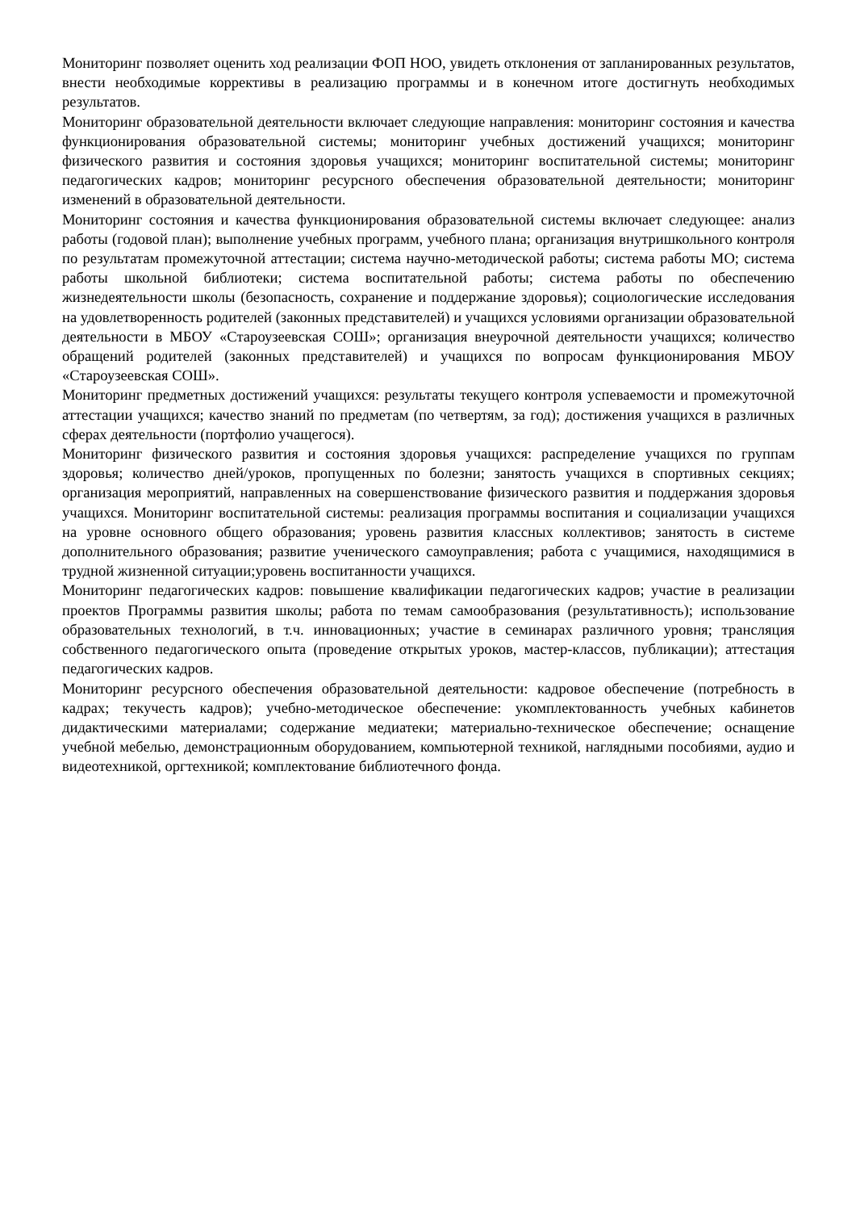Мониторинг позволяет оценить ход реализации ФОП НОО, увидеть отклонения от запланированных результатов, внести необходимые коррективы в реализацию программы и в конечном итоге достигнуть необходимых результатов.
Мониторинг образовательной деятельности включает следующие направления: мониторинг состояния и качества функционирования образовательной системы; мониторинг учебных достижений учащихся; мониторинг физического развития и состояния здоровья учащихся; мониторинг воспитательной системы; мониторинг педагогических кадров; мониторинг ресурсного обеспечения образовательной деятельности; мониторинг изменений в образовательной деятельности.
Мониторинг состояния и качества функционирования образовательной системы включает следующее: анализ работы (годовой план); выполнение учебных программ, учебного плана; организация внутришкольного контроля по результатам промежуточной аттестации; система научно-методической работы; система работы МО; система работы школьной библиотеки; система воспитательной работы; система работы по обеспечению жизнедеятельности школы (безопасность, сохранение и поддержание здоровья); социологические исследования на удовлетворенность родителей (законных представителей) и учащихся условиями организации образовательной деятельности в МБОУ «Староузеевская СОШ»; организация внеурочной деятельности учащихся; количество обращений родителей (законных представителей) и учащихся по вопросам функционирования МБОУ «Староузеевская СОШ».
Мониторинг предметных достижений учащихся: результаты текущего контроля успеваемости и промежуточной аттестации учащихся; качество знаний по предметам (по четвертям, за год); достижения учащихся в различных сферах деятельности (портфолио учащегося).
Мониторинг физического развития и состояния здоровья учащихся: распределение учащихся по группам здоровья; количество дней/уроков, пропущенных по болезни; занятость учащихся в спортивных секциях; организация мероприятий, направленных на совершенствование физического развития и поддержания здоровья учащихся. Мониторинг воспитательной системы: реализация программы воспитания и социализации учащихся на уровне основного общего образования; уровень развития классных коллективов; занятость в системе дополнительного образования; развитие ученического самоуправления; работа с учащимися, находящимися в трудной жизненной ситуации;уровень воспитанности учащихся.
Мониторинг педагогических кадров: повышение квалификации педагогических кадров; участие в реализации проектов Программы развития школы; работа по темам самообразования (результативность); использование образовательных технологий, в т.ч. инновационных; участие в семинарах различного уровня; трансляция собственного педагогического опыта (проведение открытых уроков, мастер-классов, публикации); аттестация педагогических кадров.
Мониторинг ресурсного обеспечения образовательной деятельности: кадровое обеспечение (потребность в кадрах; текучесть кадров); учебно-методическое обеспечение: укомплектованность учебных кабинетов дидактическими материалами; содержание медиатеки; материально-техническое обеспечение; оснащение учебной мебелью, демонстрационным оборудованием, компьютерной техникой, наглядными пособиями, аудио и видеотехникой, оргтехникой; комплектование библиотечного фонда.